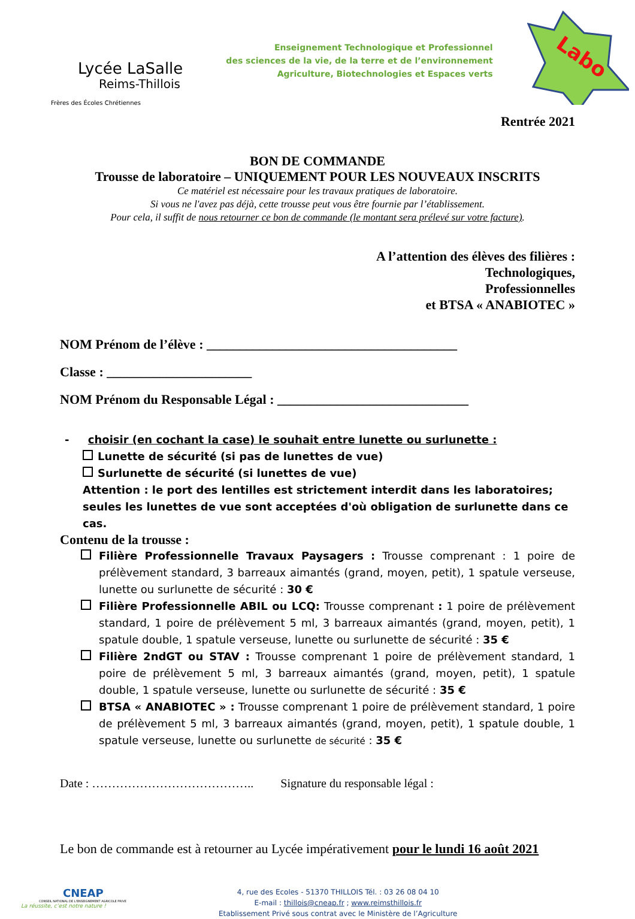Lycée LaSalle
Reims-Thillois
Frères des Écoles Chrétiennes
Enseignement Technologique et Professionnel
des sciences de la vie, de la terre et de l’environnement
Agriculture, Biotechnologies et Espaces verts
Labo
Rentrée 2021
BON DE COMMANDE
Trousse de laboratoire – UNIQUEMENT POUR LES NOUVEAUX INSCRITS
Ce matériel est nécessaire pour les travaux pratiques de laboratoire.
Si vous ne l'avez pas déjà, cette trousse peut vous être fournie par l’établissement.
Pour cela, il suffit de nous retourner ce bon de commande (le montant sera prélevé sur votre facture).
A l’attention des élèves des filières :
Technologiques,
Professionnelles
et BTSA « ANABIOTEC »
NOM Prénom de l’élève : ______________________________________
Classe : ______________________
NOM Prénom du Responsable Légal : _____________________________
- choisir (en cochant la case) le souhait entre lunette ou surlunette :
Lunette de sécurité (si pas de lunettes de vue)
Surlunette de sécurité (si lunettes de vue)
Attention : le port des lentilles est strictement interdit dans les laboratoires; seules les lunettes de vue sont acceptées d'où obligation de surlunette dans ce cas.
Contenu de la trousse :
Filière Professionnelle Travaux Paysagers : Trousse comprenant : 1 poire de prélèvement standard, 3 barreaux aimantés (grand, moyen, petit), 1 spatule verseuse, lunette ou surlunette de sécurité : 30 €
Filière Professionnelle ABIL ou LCQ: Trousse comprenant : 1 poire de prélèvement standard, 1 poire de prélèvement 5 ml, 3 barreaux aimantés (grand, moyen, petit), 1 spatule double, 1 spatule verseuse, lunette ou surlunette de sécurité : 35 €
Filière 2ndGT ou STAV : Trousse comprenant 1 poire de prélèvement standard, 1 poire de prélèvement 5 ml, 3 barreaux aimantés (grand, moyen, petit), 1 spatule double, 1 spatule verseuse, lunette ou surlunette de sécurité : 35 €
BTSA « ANABIOTEC » : Trousse comprenant 1 poire de prélèvement standard, 1 poire de prélèvement 5 ml, 3 barreaux aimantés (grand, moyen, petit), 1 spatule double, 1 spatule verseuse, lunette ou surlunette de sécurité : 35 €
Date : ………………………………….. Signature du responsable légal :
Le bon de commande est à retourner au Lycée impérativement pour le lundi 16 août 2021
CNEAP
CONSEIL NATIONAL DE L'ENSEIGNEMENT AGRICOLE PRIVE
La réussite, c’est notre nature !
4, rue des Ecoles - 51370 THILLOIS Tél. : 03 26 08 04 10
E-mail : thillois@cneap.fr ; www.reimsthillois.fr
Etablissement Privé sous contrat avec le Ministère de l’Agriculture